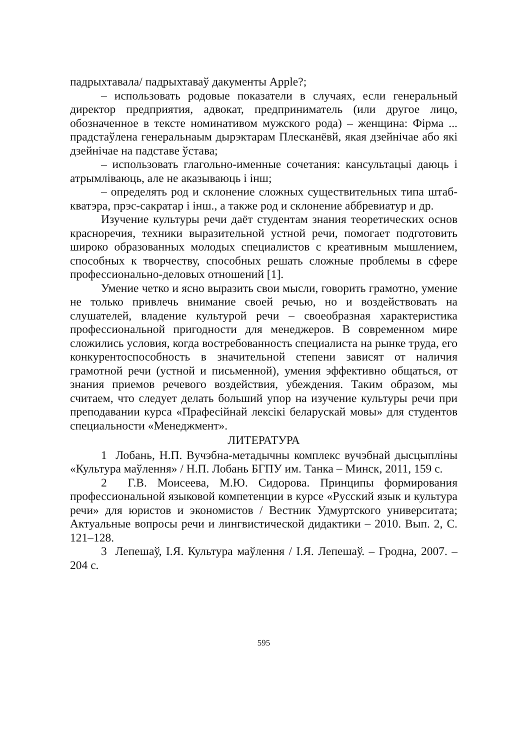падрыхтавала/ падрыхтаваў дакументы Apple?;
– использовать родовые показатели в случаях, если генеральный директор предприятия, адвокат, предприниматель (или другое лицо, обозначенное в тексте номинативом мужского рода) – женщина: Фірма ... прадстаўлена генеральнаым дырэктарам Плесканёвй, якая дзейнічае або які дзейнічае на падставе ўстава;
– использовать глагольно-именные сочетания: кансультацыі даюць і атрымліваюць, але не аказываюць і інш;
– определять род и склонение сложных существительных типа штаб-кватэра, прэс-сакратар і інш., а также род и склонение аббревиатур и др.
Изучение культуры речи даёт студентам знания теоретических основ красноречия, техники выразительной устной речи, помогает подготовить широко образованных молодых специалистов с креативным мышлением, способных к творчеству, способных решать сложные проблемы в сфере профессионально-деловых отношений [1].
Умение четко и ясно выразить свои мысли, говорить грамотно, умение не только привлечь внимание своей речью, но и воздействовать на слушателей, владение культурой речи – своеобразная характеристика профессиональной пригодности для менеджеров. В современном мире сложились условия, когда востребованность специалиста на рынке труда, его конкурентоспособность в значительной степени зависят от наличия грамотной речи (устной и письменной), умения эффективно общаться, от знания приемов речевого воздействия, убеждения. Таким образом, мы считаем, что следует делать больший упор на изучение культуры речи при преподавании курса «Прафесійнай лексікі беларускай мовы» для студентов специальности «Менеджмент».
ЛИТЕРАТУРА
1 Лобань, Н.П. Вучэбна-метадычны комплекс вучэбнай дысцыпліны «Культура маўлення» / Н.П. Лобань БГПУ им. Танка – Минск, 2011, 159 с.
2 Г.В. Моисеева, М.Ю. Сидорова. Принципы формирования профессиональной языковой компетенции в курсе «Русский язык и культура речи» для юристов и экономистов / Вестник Удмуртского университата; Актуальные вопросы речи и лингвистической дидактики – 2010. Вып. 2, С. 121–128.
3 Лепешаў, І.Я. Культура маўлення / І.Я. Лепешаў. – Гродна, 2007. – 204 с.
595